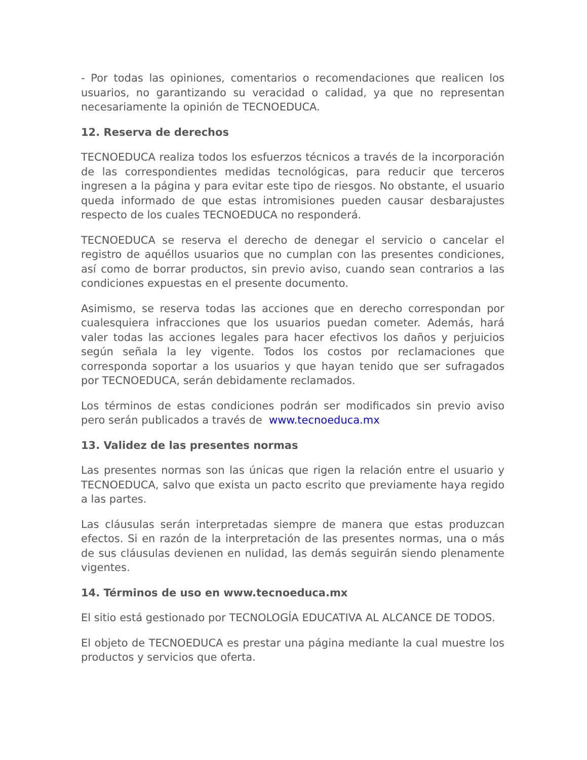- Por todas las opiniones, comentarios o recomendaciones que realicen los usuarios, no garantizando su veracidad o calidad, ya que no representan necesariamente la opinión de TECNOEDUCA.
12. Reserva de derechos
TECNOEDUCA realiza todos los esfuerzos técnicos a través de la incorporación de las correspondientes medidas tecnológicas, para reducir que terceros ingresen a la página y para evitar este tipo de riesgos. No obstante, el usuario queda informado de que estas intromisiones pueden causar desbarajustes respecto de los cuales TECNOEDUCA no responderá.
TECNOEDUCA se reserva el derecho de denegar el servicio o cancelar el registro de aquéllos usuarios que no cumplan con las presentes condiciones, así como de borrar productos, sin previo aviso, cuando sean contrarios a las condiciones expuestas en el presente documento.
Asimismo, se reserva todas las acciones que en derecho correspondan por cualesquiera infracciones que los usuarios puedan cometer. Además, hará valer todas las acciones legales para hacer efectivos los daños y perjuicios según señala la ley vigente. Todos los costos por reclamaciones que corresponda soportar a los usuarios y que hayan tenido que ser sufragados por TECNOEDUCA, serán debidamente reclamados.
Los términos de estas condiciones podrán ser modificados sin previo aviso pero serán publicados a través de www.tecnoeduca.mx
13. Validez de las presentes normas
Las presentes normas son las únicas que rigen la relación entre el usuario y TECNOEDUCA, salvo que exista un pacto escrito que previamente haya regido a las partes.
Las cláusulas serán interpretadas siempre de manera que estas produzcan efectos. Si en razón de la interpretación de las presentes normas, una o más de sus cláusulas devienen en nulidad, las demás seguirán siendo plenamente vigentes.
14. Términos de uso en www.tecnoeduca.mx
El sitio está gestionado por TECNOLOGÍA EDUCATIVA AL ALCANCE DE TODOS.
El objeto de TECNOEDUCA es prestar una página mediante la cual muestre los productos y servicios que oferta.